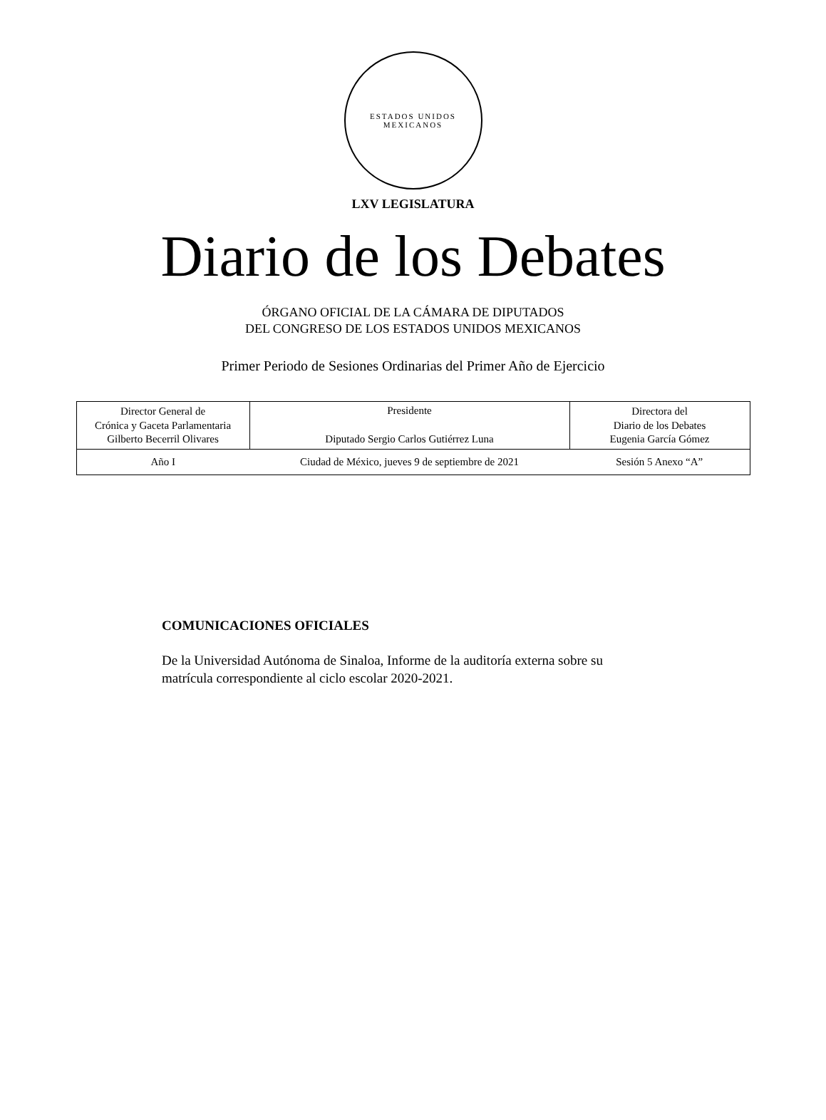ESTADOS UNIDOS MEXICANOS
LXV LEGISLATURA
Diario de los Debates
ÓRGANO OFICIAL DE LA CÁMARA DE DIPUTADOS
DEL CONGRESO DE LOS ESTADOS UNIDOS MEXICANOS
Primer Periodo de Sesiones Ordinarias del Primer Año de Ejercicio
| Director General de Crónica y Gaceta Parlamentaria Gilberto Becerril Olivares | Presidente Diputado Sergio Carlos Gutiérrez Luna | Directora del Diario de los Debates Eugenia García Gómez |
| Año I | Ciudad de México, jueves 9 de septiembre de 2021 | Sesión 5 Anexo “A” |
COMUNICACIONES OFICIALES
De la Universidad Autónoma de Sinaloa, Informe de la auditoría externa sobre su matrícula correspondiente al ciclo escolar 2020-2021.